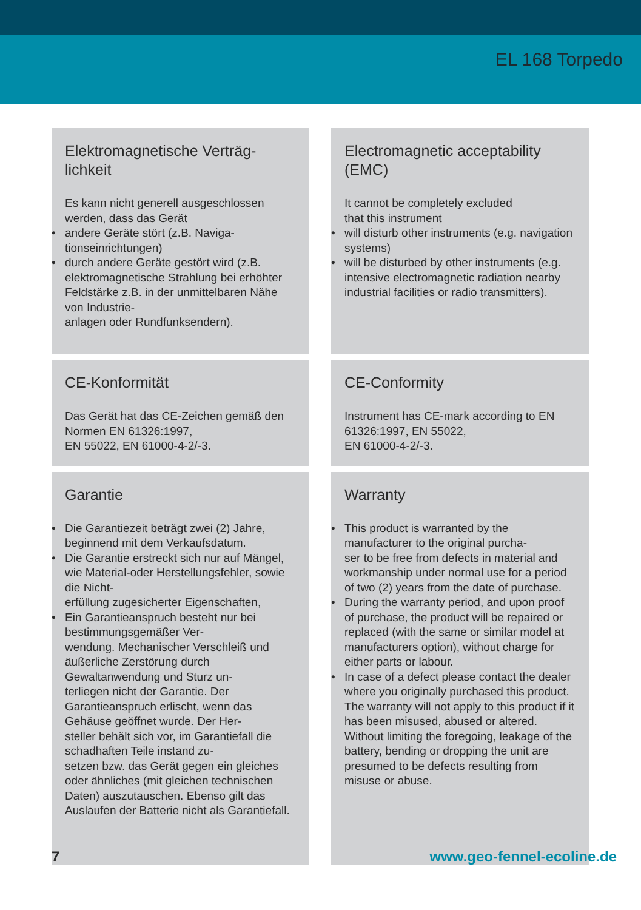EL 168 Torpedo
Elektromagnetische Verträg-
lichkeit
Es kann nicht generell ausgeschlossen werden, dass das Gerät
• andere Geräte stört (z.B. Naviga-
tionseinrichtungen)
• durch andere Geräte gestört wird (z.B. elektromagnetische Strahlung bei erhöhter Feldstärke z.B. in der unmittelbaren Nähe von Industrie-
anlagen oder Rundfunksendern).
Electromagnetic acceptability
(EMC)
It cannot be completely excluded
that this instrument
• will disturb other instruments (e.g. navigation systems)
• will be disturbed by other instruments (e.g. intensive electromagnetic radiation nearby industrial facilities or radio transmitters).
CE-Konformität
Das Gerät hat das CE-Zeichen gemäß den Normen EN 61326:1997,
EN 55022, EN 61000-4-2/-3.
CE-Conformity
Instrument has CE-mark according to EN 61326:1997, EN 55022,
EN 61000-4-2/-3.
Garantie
• Die Garantiezeit beträgt zwei (2) Jahre, beginnend mit dem Verkaufsdatum.
• Die Garantie erstreckt sich nur auf Mängel, wie Material-oder Herstellungsfehler, sowie die Nicht-
erfüllung zugesicherter Eigenschaften,
• Ein Garantieanspruch besteht nur bei bestimmungsgemäßer Ver-
wendung. Mechanischer Verschleiß und äußerliche Zerstörung durch Gewaltanwendung und Sturz un-
terliegen nicht der Garantie. Der Garantieanspruch erlischt, wenn das Gehäuse geöffnet wurde. Der Her-
steller behält sich vor, im Garantiefall die schadhaften Teile instand zu-
setzen bzw. das Gerät gegen ein gleiches oder ähnliches (mit gleichen technischen Daten) auszutauschen. Ebenso gilt das Auslaufen der Batterie nicht als Garantiefall.
Warranty
• This product is warranted by the manufacturer to the original purcha-
ser to be free from defects in material and workmanship under normal use for a period of two (2) years from the date of purchase.
• During the warranty period, and upon proof of purchase, the product will be repaired or replaced (with the same or similar model at manufacturers option), without charge for either parts or labour.
• In case of a defect please contact the dealer where you originally purchased this product. The warranty will not apply to this product if it has been misused, abused or altered. Without limiting the foregoing, leakage of the battery, bending or dropping the unit are presumed to be defects resulting from misuse or abuse.
7 www.geo-fennel-ecoline.de